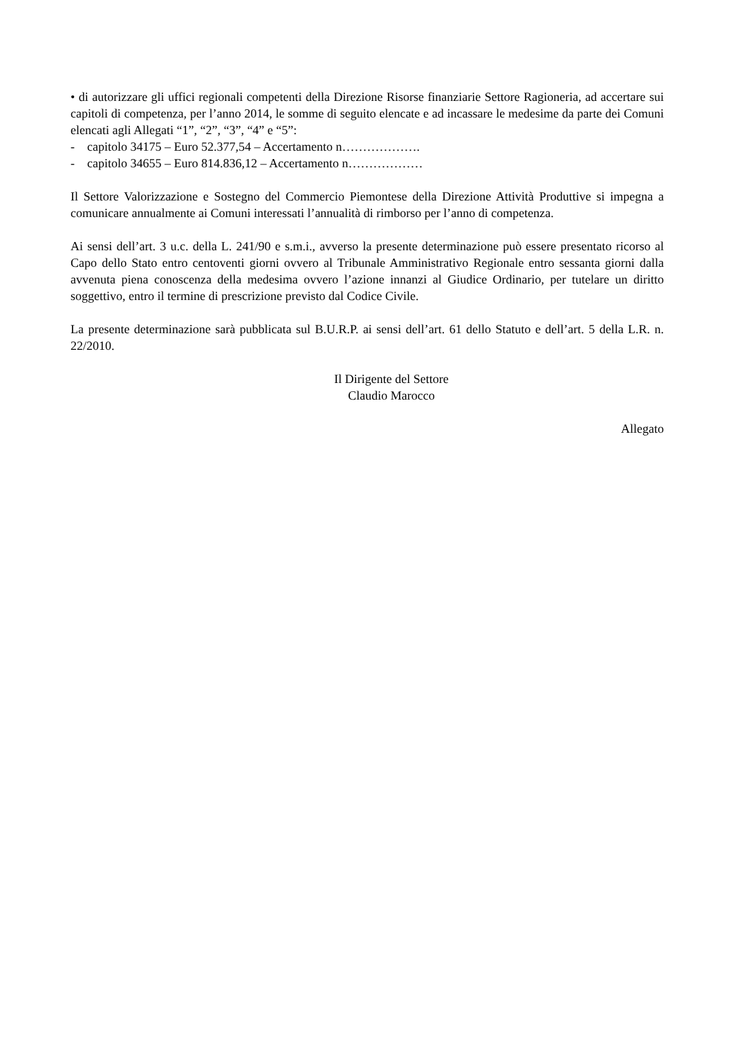• di autorizzare gli uffici regionali competenti della Direzione Risorse finanziarie Settore Ragioneria, ad accertare sui capitoli di competenza, per l’anno 2014, le somme di seguito elencate e ad incassare le medesime da parte dei Comuni elencati agli Allegati “1”, “2”, “3”, “4” e “5”:
- capitolo 34175 – Euro 52.377,54 – Accertamento n……………….
- capitolo 34655 – Euro 814.836,12 – Accertamento n………………
Il Settore Valorizzazione e Sostegno del Commercio Piemontese della Direzione Attività Produttive si impegna a comunicare annualmente ai Comuni interessati l’annualità di rimborso per l’anno di competenza.
Ai sensi dell’art. 3 u.c. della L. 241/90 e s.m.i., avverso la presente determinazione può essere presentato ricorso al Capo dello Stato entro centoventi giorni ovvero al Tribunale Amministrativo Regionale entro sessanta giorni dalla avvenuta piena conoscenza della medesima ovvero l’azione innanzi al Giudice Ordinario, per tutelare un diritto soggettivo, entro il termine di prescrizione previsto dal Codice Civile.
La presente determinazione sarà pubblicata sul B.U.R.P. ai sensi dell’art. 61 dello Statuto e dell’art. 5 della L.R. n. 22/2010.
Il Dirigente del Settore
Claudio Marocco
Allegato